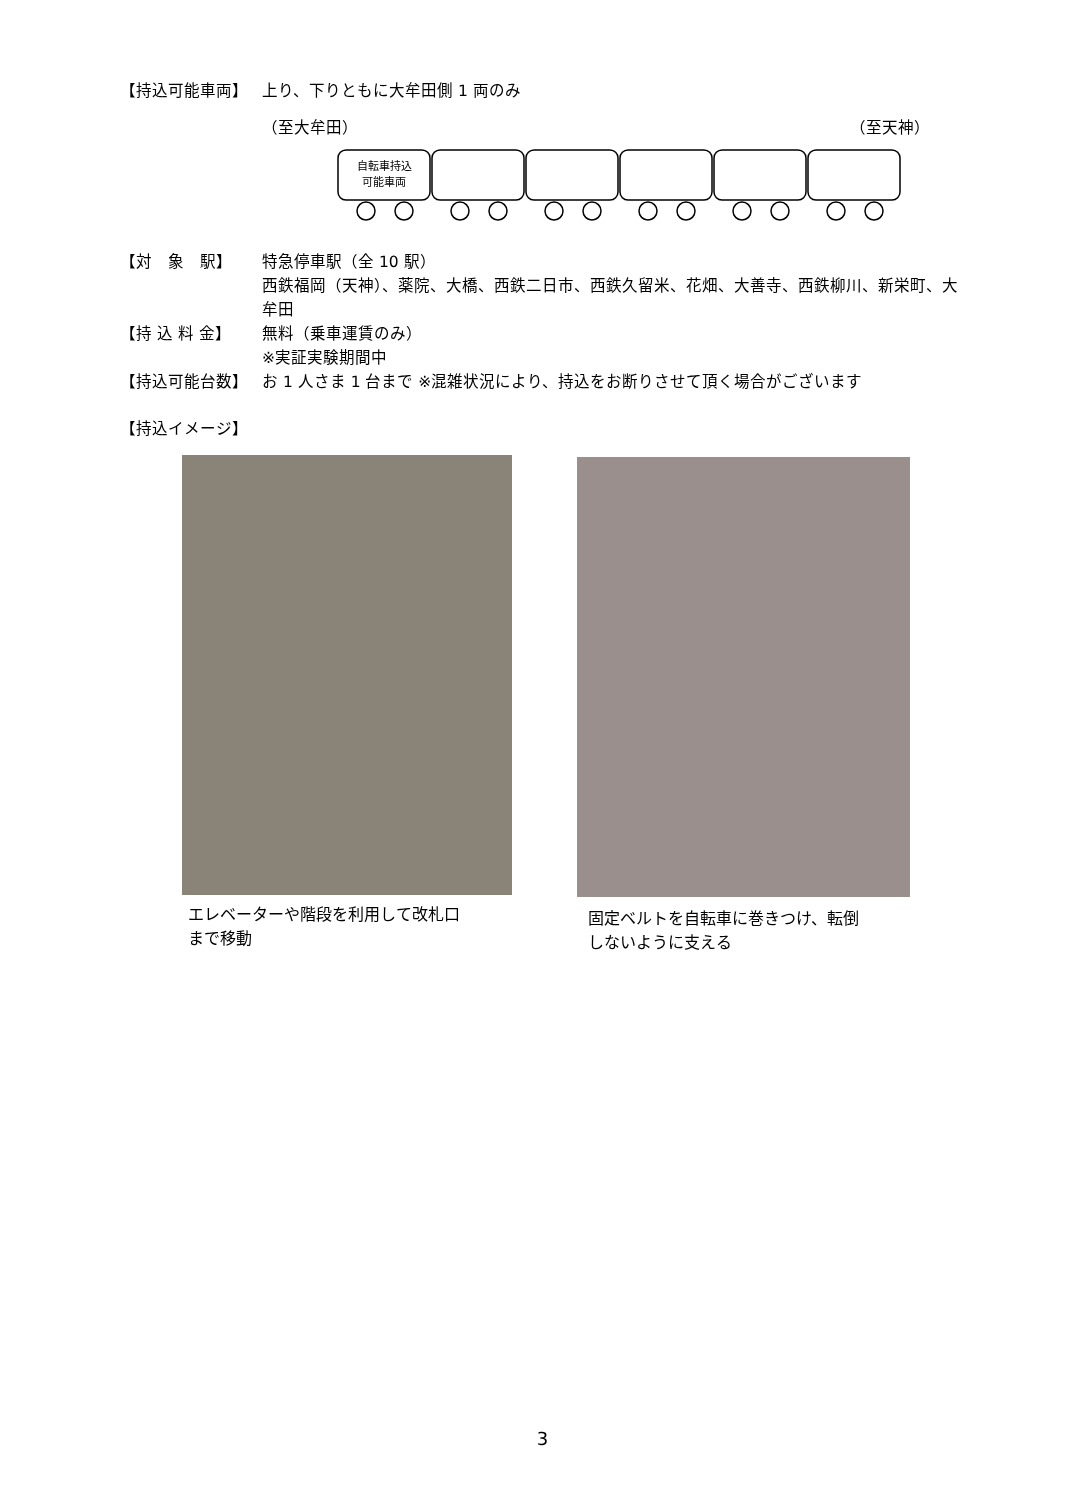【持込可能車両】 上り、下りともに大牟田側 1 両のみ
（至大牟田） （至天神）
自転車持込
可能車両
【対　象　駅】 特急停車駅（全 10 駅）
西鉄福岡（天神）、薬院、大橋、西鉄二日市、西鉄久留米、花畑、大善寺、西鉄柳川、新栄町、大牟田
【持 込 料 金】 無料（乗車運賃のみ）
※実証実験期間中
【持込可能台数】 お 1 人さま 1 台まで ※混雑状況により、持込をお断りさせて頂く場合がございます
【持込イメージ】
エレベーターや階段を利用して改札口
まで移動
固定ベルトを自転車に巻きつけ、転倒
しないように支える
3